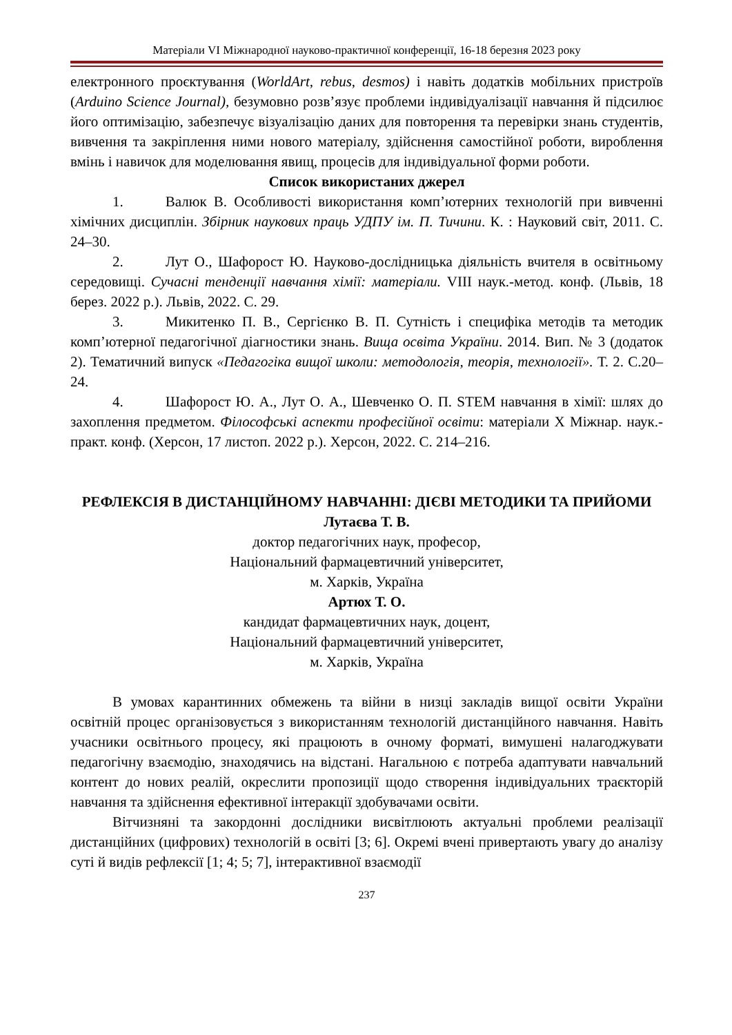Матеріали VI Міжнародної науково-практичної конференції, 16-18 березня 2023 року
електронного проєктування (WorldArt, rebus, desmos) і навіть додатків мобільних пристроїв (Arduino Science Journal), безумовно розв’язує проблеми індивідуалізації навчання й підсилює його оптимізацію, забезпечує візуалізацію даних для повторення та перевірки знань студентів, вивчення та закріплення ними нового матеріалу, здійснення самостійної роботи, вироблення вмінь і навичок для моделювання явищ, процесів для індивідуальної форми роботи.
Список використаних джерел
1. Валюк В. Особливості використання комп’ютерних технологій при вивченні хімічних дисциплін. Збірник наукових праць УДПУ ім. П. Тичини. К. : Науковий світ, 2011. С. 24‒30.
2. Лут О., Шафорост Ю. Науково-дослідницька діяльність вчителя в освітньому середовищі. Сучасні тенденції навчання хімії: матеріали. VIII наук.-метод. конф. (Львів, 18 берез. 2022 р.). Львів, 2022. С. 29.
3. Микитенко П. В., Сергієнко В. П. Сутність і специфіка методів та методик комп’ютерної педагогічної діагностики знань. Вища освіта України. 2014. Вип. № 3 (додаток 2). Тематичний випуск «Педагогіка вищої школи: методологія, теорія, технології». Т. 2. С.20–24.
4. Шафорост Ю. А., Лут О. А., Шевченко О. П. STEM навчання в хімії: шлях до захоплення предметом. Філософські аспекти професійної освіти: матеріали Х Міжнар. наук.-практ. конф. (Херсон, 17 листоп. 2022 р.). Херсон, 2022. С. 214–216.
РЕФЛЕКСІЯ В ДИСТАНЦІЙНОМУ НАВЧАННІ: ДІЄВІ МЕТОДИКИ ТА ПРИЙОМИ
Лутаєва Т. В.
доктор педагогічних наук, професор,
Національний фармацевтичний університет,
м. Харків, Україна
Артюх Т. О.
кандидат фармацевтичних наук, доцент,
Національний фармацевтичний університет,
м. Харків, Україна
В умовах карантинних обмежень та війни в низці закладів вищої освіти України освітній процес організовується з використанням технологій дистанційного навчання. Навіть учасники освітнього процесу, які працюють в очному форматі, вимушені налагоджувати педагогічну взаємодію, знаходячись на відстані. Нагальною є потреба адаптувати навчальний контент до нових реалій, окреслити пропозиції щодо створення індивідуальних траєкторій навчання та здійснення ефективної інтеракції здобувачами освіти.
Вітчизняні та закордонні дослідники висвітлюють актуальні проблеми реалізації дистанційних (цифрових) технологій в освіті [3; 6]. Окремі вчені привертають увагу до аналізу суті й видів рефлексії [1; 4; 5; 7], інтерактивної взаємодії
237